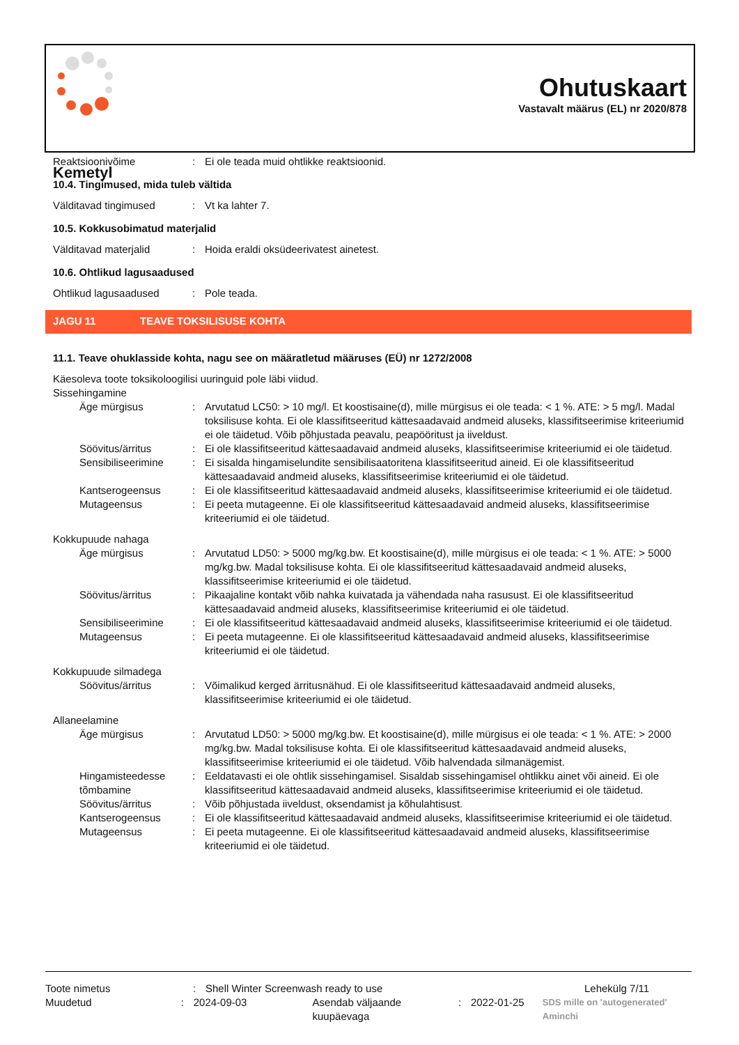Kemetyl
Ohutuskaart
Vastavalt määrus (EL) nr 2020/878
Reaktsioonivõime : Ei ole teada muid ohtlikke reaktsioonid.
10.4. Tingimused, mida tuleb vältida
Välditavad tingimused : Vt ka lahter 7.
10.5. Kokkusobimatud materjalid
Välditavad materjalid : Hoida eraldi oksüdeerivatest ainetest.
10.6. Ohtlikud lagusaadused
Ohtlikud lagusaadused : Pole teada.
JAGU 11 TEAVE TOKSILISUSE KOHTA
11.1. Teave ohuklasside kohta, nagu see on määratletud määruses (EÜ) nr 1272/2008
Käesoleva toote toksikoloogilisi uuringuid pole läbi viidud.
Sissehingamine
Äge mürgisus : Arvutatud LC50: > 10 mg/l. Et koostisaine(d), mille mürgisus ei ole teada: < 1 %. ATE: > 5 mg/l. Madal toksilisuse kohta. Ei ole klassifitseeritud kättesaadavaid andmeid aluseks, klassifitseerimise kriteeriumid ei ole täidetud. Võib põhjustada peavalu, peapööritust ja iiveldust.
Söövitus/ärritus : Ei ole klassifitseeritud kättesaadavaid andmeid aluseks, klassifitseerimise kriteeriumid ei ole täidetud.
Sensibiliseerimine : Ei sisalda hingamiselundite sensibilisaatoritena klassifitseeritud aineid. Ei ole klassifitseeritud kättesaadavaid andmeid aluseks, klassifitseerimise kriteeriumid ei ole täidetud.
Kantserogeensus : Ei ole klassifitseeritud kättesaadavaid andmeid aluseks, klassifitseerimise kriteeriumid ei ole täidetud.
Mutageensus : Ei peeta mutageenne. Ei ole klassifitseeritud kättesaadavaid andmeid aluseks, klassifitseerimise kriteeriumid ei ole täidetud.
Kokkupuude nahaga
Äge mürgisus : Arvutatud LD50: > 5000 mg/kg.bw. Et koostisaine(d), mille mürgisus ei ole teada: < 1 %. ATE: > 5000 mg/kg.bw. Madal toksilisuse kohta. Ei ole klassifitseeritud kättesaadavaid andmeid aluseks, klassifitseerimise kriteeriumid ei ole täidetud.
Söövitus/ärritus : Pikaajaline kontakt võib nahka kuivatada ja vähendada naha rasusust. Ei ole klassifitseeritud kättesaadavaid andmeid aluseks, klassifitseerimise kriteeriumid ei ole täidetud.
Sensibiliseerimine : Ei ole klassifitseeritud kättesaadavaid andmeid aluseks, klassifitseerimise kriteeriumid ei ole täidetud.
Mutageensus : Ei peeta mutageenne. Ei ole klassifitseeritud kättesaadavaid andmeid aluseks, klassifitseerimise kriteeriumid ei ole täidetud.
Kokkupuude silmadega
Söövitus/ärritus : Võimalikud kerged ärritusnähud. Ei ole klassifitseeritud kättesaadavaid andmeid aluseks, klassifitseerimise kriteeriumid ei ole täidetud.
Allaneelamine
Äge mürgisus : Arvutatud LD50: > 5000 mg/kg.bw. Et koostisaine(d), mille mürgisus ei ole teada: < 1 %. ATE: > 2000 mg/kg.bw. Madal toksilisuse kohta. Ei ole klassifitseeritud kättesaadavaid andmeid aluseks, klassifitseerimise kriteeriumid ei ole täidetud. Võib halvendada silmanägemist.
Hingamisteedesse tõmbamine
: Eeldatavasti ei ole ohtlik sissehingamisel. Sisaldab sissehingamisel ohtlikku ainet või aineid. Ei ole klassifitseeritud kättesaadavaid andmeid aluseks, klassifitseerimise kriteeriumid ei ole täidetud.
Söövitus/ärritus : Võib põhjustada iiveldust, oksendamist ja kõhulahtisust.
Kantserogeensus : Ei ole klassifitseeritud kättesaadavaid andmeid aluseks, klassifitseerimise kriteeriumid ei ole täidetud.
Mutageensus : Ei peeta mutageenne. Ei ole klassifitseeritud kättesaadavaid andmeid aluseks, klassifitseerimise kriteeriumid ei ole täidetud.
Toote nimetus : Shell Winter Screenwash ready to use Lehekülg 7/11
Muudetud : 2024-09-03 Asendab väljaande kuupäevaga
: 2022-01-25
SDS mille on 'autogenerated' Aminchi